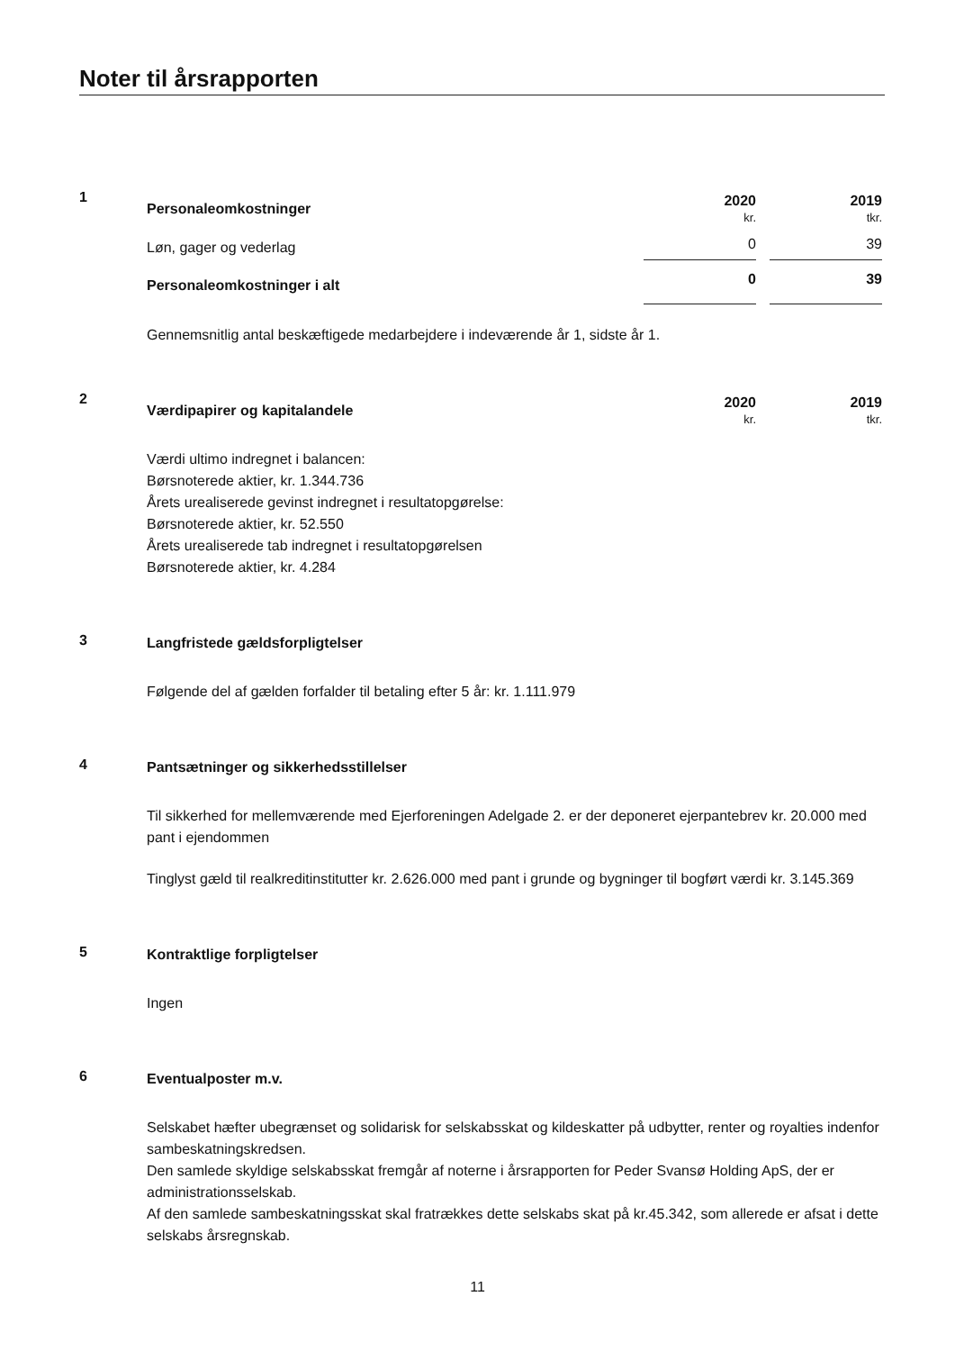Noter til årsrapporten
1
| Personaleomkostninger | 2020 kr. | | 2019 tkr. |
| Løn, gager og vederlag | 0 | | 39 |
| Personaleomkostninger i alt | 0 | | 39 |
Gennemsnitlig antal beskæftigede medarbejdere i indeværende år 1, sidste år 1.
2
| Værdipapirer og kapitalandele | 2020 kr. | | 2019 tkr. |
Værdi ultimo indregnet i balancen:
Børsnoterede aktier, kr. 1.344.736
Årets urealiserede gevinst indregnet i resultatopgørelse:
Børsnoterede aktier, kr. 52.550
Årets urealiserede tab indregnet i resultatopgørelsen
Børsnoterede aktier, kr. 4.284
3
Langfristede gældsforpligtelser
Følgende del af gælden forfalder til betaling efter 5 år: kr. 1.111.979
4
Pantsætninger og sikkerhedsstillelser
Til sikkerhed for mellemværende med Ejerforeningen Adelgade 2. er der deponeret ejerpantebrev kr. 20.000 med pant i ejendommen
Tinglyst gæld til realkreditinstitutter kr. 2.626.000 med pant i grunde og bygninger til bogført værdi kr. 3.145.369
5
Kontraktlige forpligtelser
Ingen
6
Eventualposter m.v.
Selskabet hæfter ubegrænset og solidarisk for selskabsskat og kildeskatter på udbytter, renter og royalties indenfor sambeskatningskredsen.
Den samlede skyldige selskabsskat fremgår af noterne i årsrapporten for Peder Svansø Holding ApS, der er administrationsselskab.
Af den samlede sambeskatningsskat skal fratrækkes dette selskabs skat på kr.45.342, som allerede er afsat i dette selskabs årsregnskab.
11